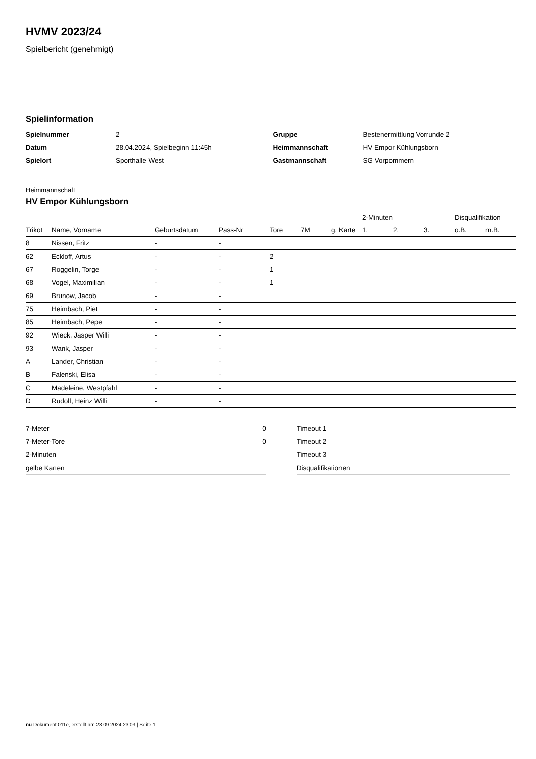HVMV 2023/24
Spielbericht (genehmigt)
Spielinformation
| Spielnummer | 2 |
| Datum | 28.04.2024, Spielbeginn 11:45h |
| Spielort | Sporthalle West |
| Gruppe | Bestenermittlung Vorrunde 2 |
| Heimmannschaft | HV Empor Kühlungsborn |
| Gastmannschaft | SG Vorpommern |
Heimmannschaft
HV Empor Kühlungsborn
| | | | | | | | 2-Minuten | | | Disqualifikation | |
| --- | --- | --- | --- | --- | --- | --- | --- | --- | --- | --- | --- |
| Trikot | Name, Vorname | Geburtsdatum | Pass-Nr | Tore | 7M | g. Karte | 1. | 2. | 3. | o.B. | m.B. |
| 8 | Nissen, Fritz | - | - | | | | | | | | |
| 62 | Eckloff, Artus | - | - | 2 | | | | | | | |
| 67 | Roggelin, Torge | - | - | 1 | | | | | | | |
| 68 | Vogel, Maximilian | - | - | 1 | | | | | | | |
| 69 | Brunow, Jacob | - | - | | | | | | | | |
| 75 | Heimbach, Piet | - | - | | | | | | | | |
| 85 | Heimbach, Pepe | - | - | | | | | | | | |
| 92 | Wieck, Jasper Willi | - | - | | | | | | | | |
| 93 | Wank, Jasper | - | - | | | | | | | | |
| A | Lander, Christian | - | - | | | | | | | | |
| B | Falenski, Elisa | - | - | | | | | | | | |
| C | Madeleine, Westpfahl | - | - | | | | | | | | |
| D | Rudolf, Heinz Willi | - | - | | | | | | | | |
| 7-Meter | 0 |
| 7-Meter-Tore | 0 |
| 2-Minuten | |
| gelbe Karten | |
| Timeout 1 |
| Timeout 2 |
| Timeout 3 |
| Disqualifikationen |
nu.Dokument 011e, erstellt am 28.09.2024 23:03 | Seite 1